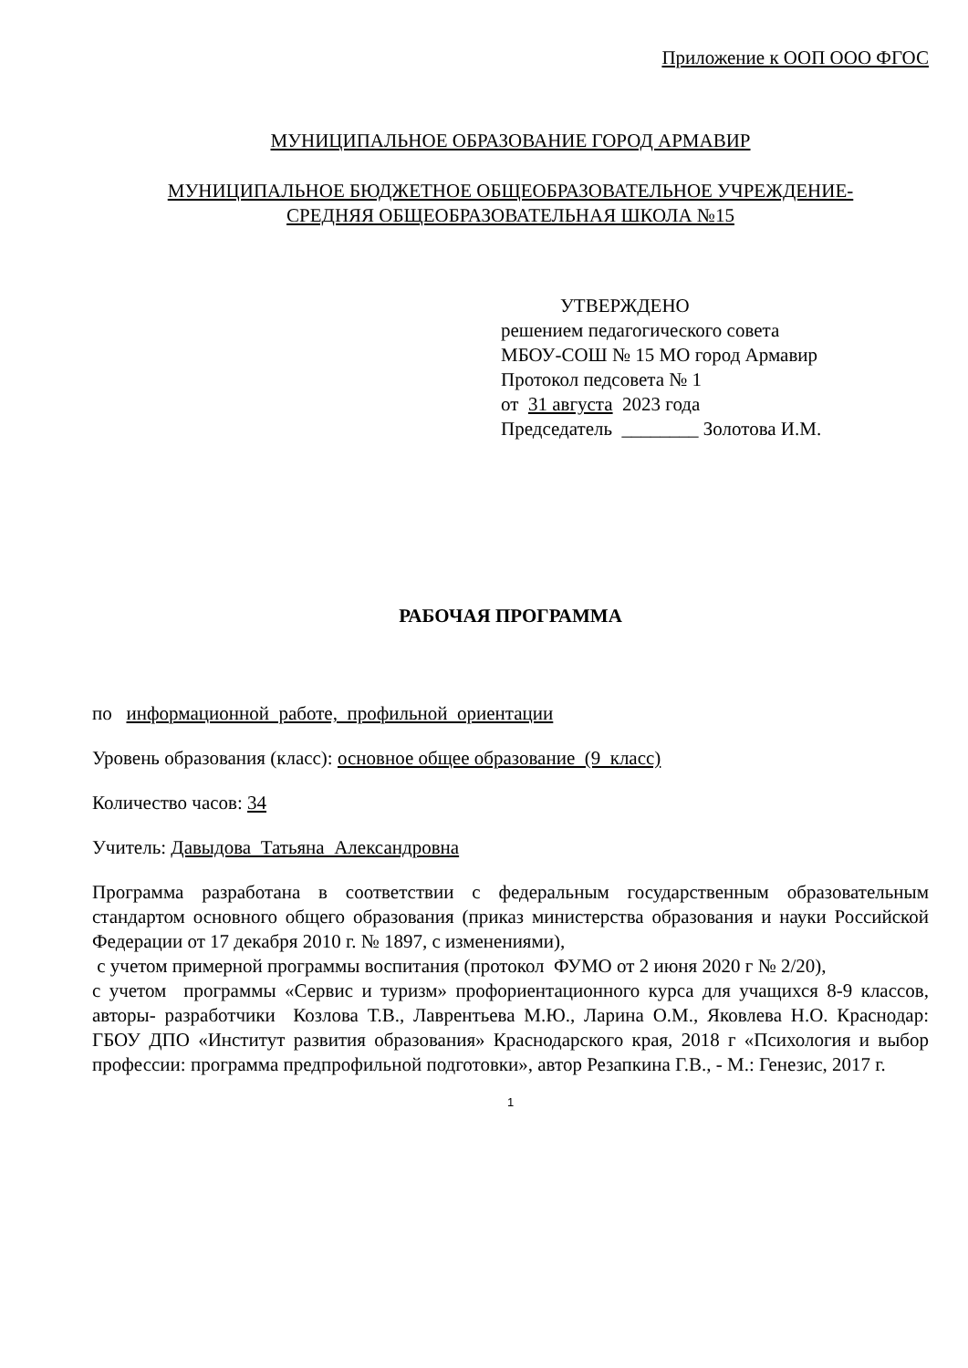Приложение к ООП ООО ФГОС
МУНИЦИПАЛЬНОЕ ОБРАЗОВАНИЕ ГОРОД АРМАВИР
МУНИЦИПАЛЬНОЕ БЮДЖЕТНОЕ ОБЩЕОБРАЗОВАТЕЛЬНОЕ УЧРЕЖДЕНИЕ-
СРЕДНЯЯ ОБЩЕОБРАЗОВАТЕЛЬНАЯ ШКОЛА №15
УТВЕРЖДЕНО
решением педагогического совета
МБОУ-СОШ № 15 МО город Армавир
Протокол педсовета № 1
от 31 августа 2023 года
Председатель ________ Золотова И.М.
РАБОЧАЯ ПРОГРАММА
по информационной работе, профильной ориентации
Уровень образования (класс): основное общее образование (9 класс)
Количество часов: 34
Учитель: Давыдова Татьяна Александровна
Программа разработана в соответствии с федеральным государственным образовательным стандартом основного общего образования (приказ министерства образования и науки Российской Федерации от 17 декабря 2010 г. № 1897, с изменениями),
с учетом примерной программы воспитания (протокол ФУМО от 2 июня 2020 г № 2/20),
с учетом программы «Сервис и туризм» профориентационного курса для учащихся 8-9 классов, авторы- разработчики Козлова Т.В., Лаврентьева М.Ю., Ларина О.М., Яковлева Н.О. Краснодар: ГБОУ ДПО «Институт развития образования» Краснодарского края, 2018 г «Психология и выбор профессии: программа предпрофильной подготовки», автор Резапкина Г.В., - М.: Генезис, 2017 г.
1